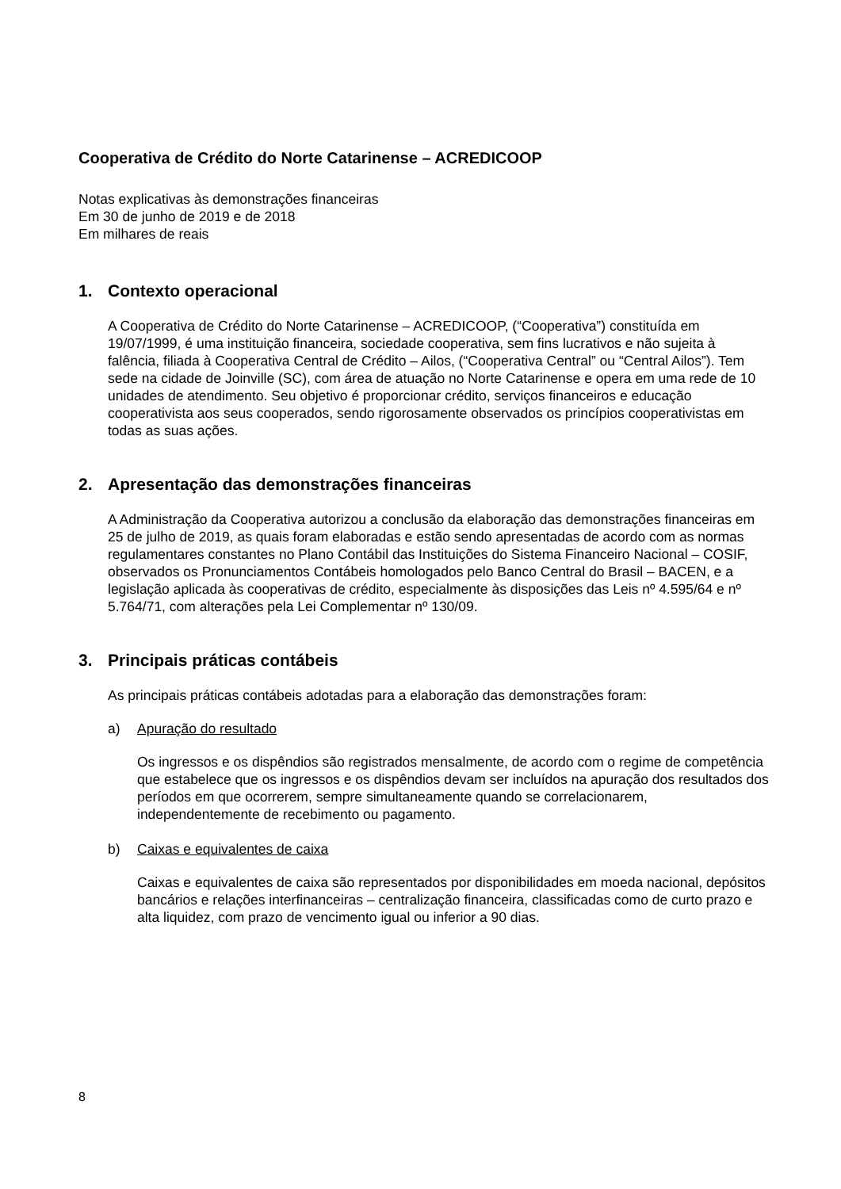Cooperativa de Crédito do Norte Catarinense – ACREDICOOP
Notas explicativas às demonstrações financeiras
Em 30 de junho de 2019 e de 2018
Em milhares de reais
1. Contexto operacional
A Cooperativa de Crédito do Norte Catarinense – ACREDICOOP, (“Cooperativa”) constituída em 19/07/1999, é uma instituição financeira, sociedade cooperativa, sem fins lucrativos e não sujeita à falência, filiada à Cooperativa Central de Crédito – Ailos, (“Cooperativa Central” ou “Central Ailos”). Tem sede na cidade de Joinville (SC), com área de atuação no Norte Catarinense e opera em uma rede de 10 unidades de atendimento. Seu objetivo é proporcionar crédito, serviços financeiros e educação cooperativista aos seus cooperados, sendo rigorosamente observados os princípios cooperativistas em todas as suas ações.
2. Apresentação das demonstrações financeiras
A Administração da Cooperativa autorizou a conclusão da elaboração das demonstrações financeiras em 25 de julho de 2019, as quais foram elaboradas e estão sendo apresentadas de acordo com as normas regulamentares constantes no Plano Contábil das Instituições do Sistema Financeiro Nacional – COSIF, observados os Pronunciamentos Contábeis homologados pelo Banco Central do Brasil – BACEN, e a legislação aplicada às cooperativas de crédito, especialmente às disposições das Leis nº 4.595/64 e nº 5.764/71, com alterações pela Lei Complementar nº 130/09.
3. Principais práticas contábeis
As principais práticas contábeis adotadas para a elaboração das demonstrações foram:
a) Apuração do resultado
Os ingressos e os dispêndios são registrados mensalmente, de acordo com o regime de competência que estabelece que os ingressos e os dispêndios devam ser incluídos na apuração dos resultados dos períodos em que ocorrerem, sempre simultaneamente quando se correlacionarem, independentemente de recebimento ou pagamento.
b) Caixas e equivalentes de caixa
Caixas e equivalentes de caixa são representados por disponibilidades em moeda nacional, depósitos bancários e relações interfinanceiras – centralização financeira, classificadas como de curto prazo e alta liquidez, com prazo de vencimento igual ou inferior a 90 dias.
8